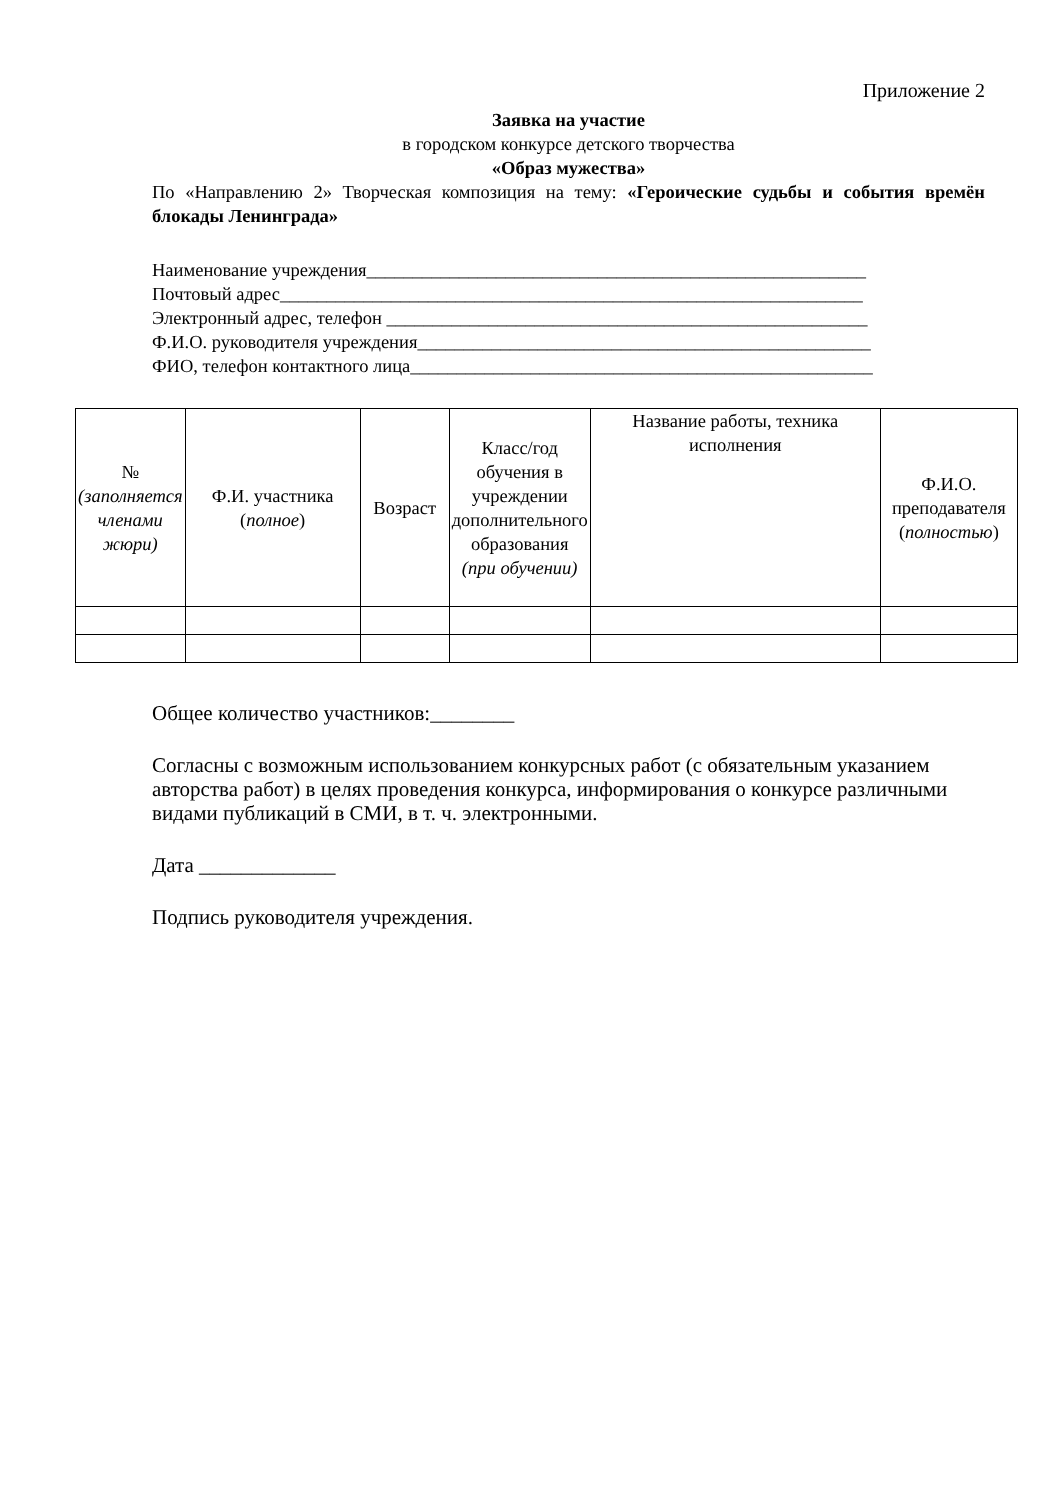Приложение 2
Заявка на участие
в городском конкурсе детского творчества
«Образ мужества»
По «Направлению 2» Творческая композиция на тему: «Героические судьбы и события времён блокады Ленинграда»
Наименование учреждения______________________________________________________
Почтовый адрес_______________________________________________________________
Электронный адрес, телефон ____________________________________________________
Ф.И.О. руководителя учреждения_________________________________________________
ФИО, телефон контактного лица__________________________________________________
| № (заполняется членами жюри) | Ф.И. участника ( полное ) | Возраст | Класс/год обучения в учреждении дополнительного образования (при обучении) | Название работы, техника исполнения | Ф.И.О. преподавателя ( полностью ) |
Общее количество участников:________
Согласны с возможным использованием конкурсных работ (с обязательным указанием авторства работ) в целях проведения конкурса, информирования о конкурсе различными видами публикаций в СМИ, в т. ч. электронными.
Дата _____________
Подпись руководителя учреждения.